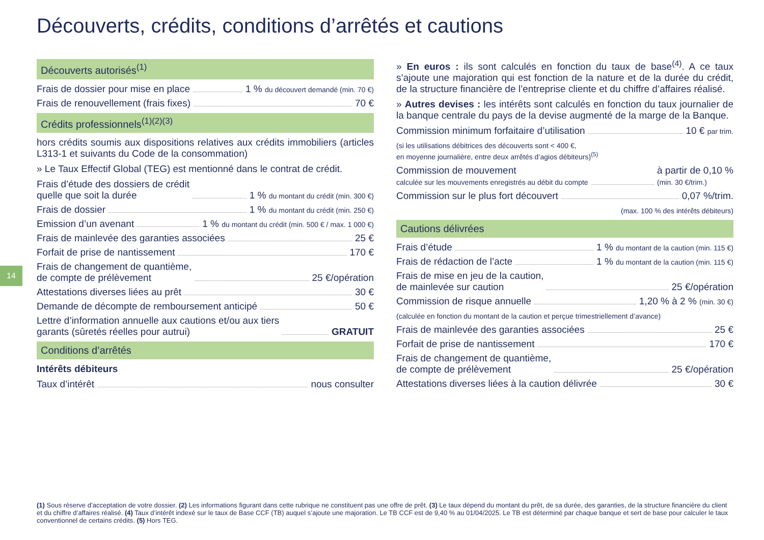Découverts, crédits, conditions d’arrêtés et cautions
14
Découverts autorisés<sup>(1)</sup>
Frais de dossier pour mise en place 1 % du découvert demandé (min. 70 €)
Frais de renouvellement (frais fixes) 70 €
Crédits professionnels<sup>(1)(2)(3)</sup>
hors crédits soumis aux dispositions relatives aux crédits immobiliers (articles L313-1 et suivants du Code de la consommation)
» Le Taux Effectif Global (TEG) est mentionné dans le contrat de crédit.
Frais d’étude des dossiers de crédit
quelle que soit la durée 1 % du montant du crédit (min. 300 €)
Frais de dossier 1 % du montant du crédit (min. 250 €)
Emission d’un avenant 1 % du montant du crédit (min. 500 € / max. 1 000 €)
Frais de mainlevée des garanties associées 25 €
Forfait de prise de nantissement 170 €
Frais de changement de quantième,
de compte de prélèvement 25 €/opération
Attestations diverses liées au prêt 30 €
Demande de décompte de remboursement anticipé 50 €
Lettre d’information annuelle aux cautions et/ou aux tiers
garants (sûretés réelles pour autrui) GRATUIT
Conditions d’arrêtés
Intérêts débiteurs
Taux d’intérêt nous consulter
» En euros : ils sont calculés en fonction du taux de base<sup>(4)</sup>. A ce taux s’ajoute une majoration qui est fonction de la nature et de la durée du crédit, de la structure financière de l’entreprise cliente et du chiffre d’affaires réalisé.
» Autres devises : les intérêts sont calculés en fonction du taux journalier de la banque centrale du pays de la devise augmenté de la marge de la Banque.
Commission minimum forfaitaire d’utilisation 10 € par trim.
(si les utilisations débitrices des découverts sont < 400 €,
en moyenne journalière, entre deux arrêtés d’agios débiteurs)<sup>(5)</sup>
Commission de mouvement
calculée sur les mouvements enregistrés au débit du compte à partir de 0,10 %
(min. 30 €/trim.)
Commission sur le plus fort découvert 0,07 %/trim.
(max. 100 % des intérêts débiteurs)
Cautions délivrées
Frais d’étude 1 % du montant de la caution (min. 115 €)
Frais de rédaction de l’acte 1 % du montant de la caution (min. 115 €)
Frais de mise en jeu de la caution,
de mainlevée sur caution 25 €/opération
Commission de risque annuelle 1,20 % à 2 % (min. 30 €)
(calculée en fonction du montant de la caution et perçue trimestriellement d’avance)
Frais de mainlevée des garanties associées 25 €
Forfait de prise de nantissement 170 €
Frais de changement de quantième,
de compte de prélèvement 25 €/opération
Attestations diverses liées à la caution délivrée 30 €
(1) Sous réserve d’acceptation de votre dossier. (2) Les informations figurant dans cette rubrique ne constituent pas une offre de prêt. (3) Le taux dépend du montant du prêt, de sa durée, des garanties, de la structure financière du client et du chiffre d’affaires réalisé. (4) Taux d’intérêt indexé sur le taux de Base CCF (TB) auquel s’ajoute une majoration. Le TB CCF est de 9,40 % au 01/04/2025. Le TB est déterminé par chaque banque et sert de base pour calculer le taux conventionnel de certains crédits. (5) Hors TEG.